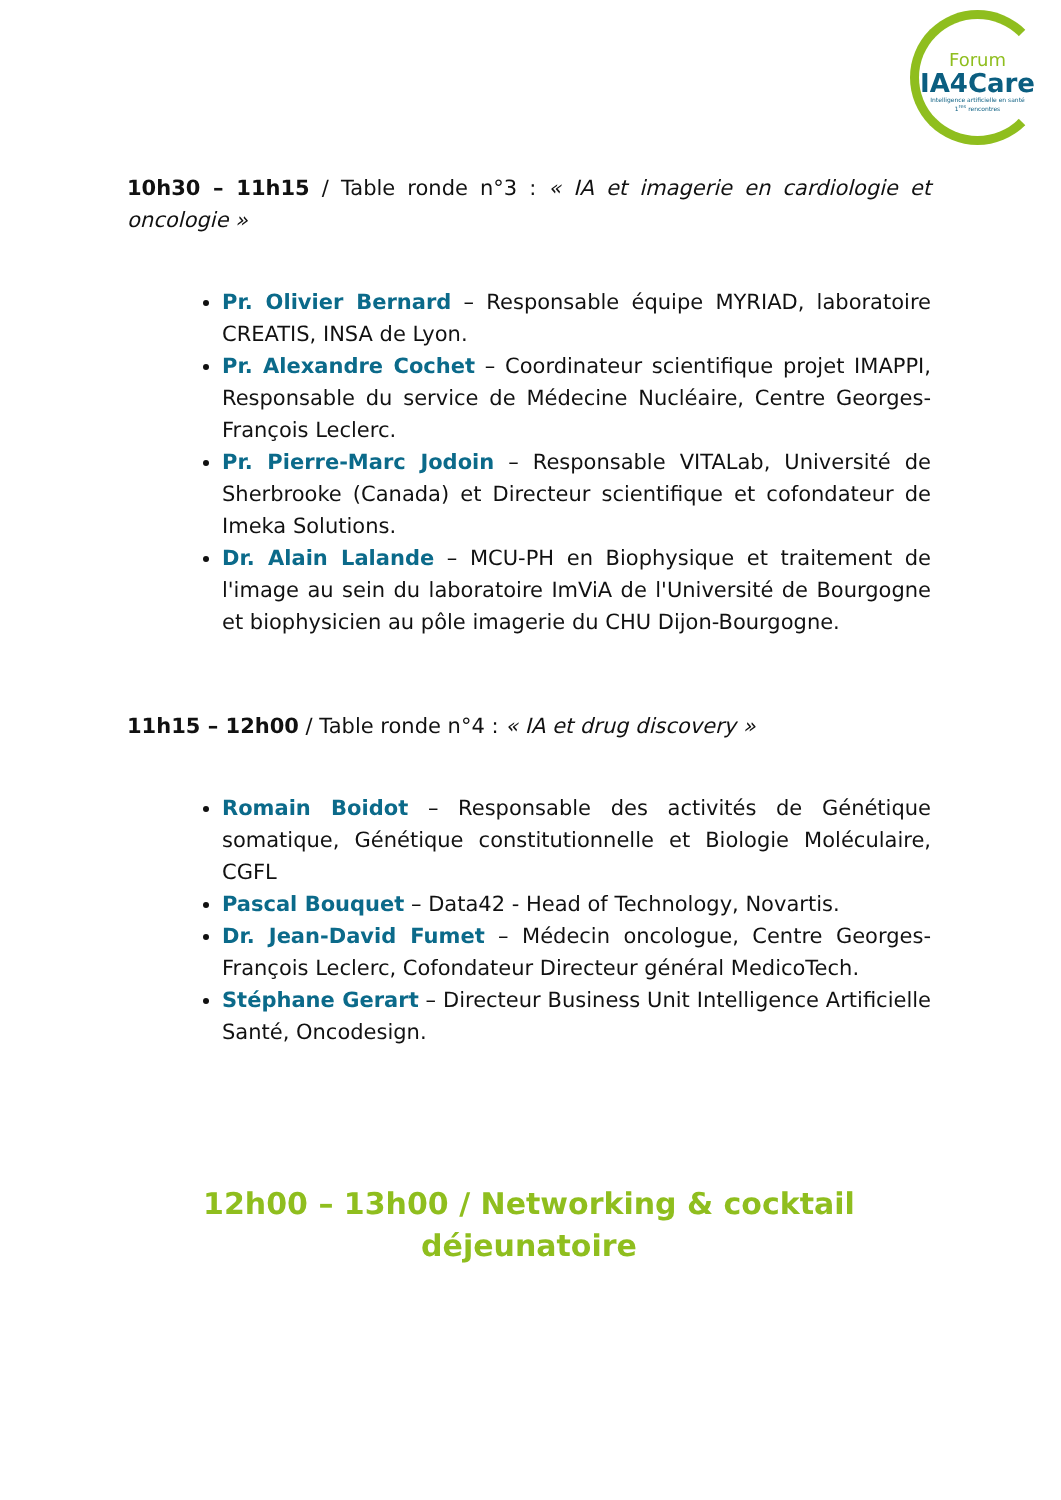Forum
IA4Care
Intelligence artificielle en santé
1<sup>res</sup> rencontres
10h30 – 11h15 / Table ronde n°3 : « IA et imagerie en cardiologie et oncologie »
Pr. Olivier Bernard – Responsable équipe MYRIAD, laboratoire CREATIS, INSA de Lyon.
Pr. Alexandre Cochet – Coordinateur scientifique projet IMAPPI, Responsable du service de Médecine Nucléaire, Centre Georges-François Leclerc.
Pr. Pierre-Marc Jodoin – Responsable VITALab, Université de Sherbrooke (Canada) et Directeur scientifique et cofondateur de Imeka Solutions.
Dr. Alain Lalande – MCU-PH en Biophysique et traitement de l'image au sein du laboratoire ImViA de l'Université de Bourgogne et biophysicien au pôle imagerie du CHU Dijon-Bourgogne.
11h15 – 12h00 / Table ronde n°4 : « IA et drug discovery »
Romain Boidot – Responsable des activités de Génétique somatique, Génétique constitutionnelle et Biologie Moléculaire, CGFL
Pascal Bouquet – Data42 - Head of Technology, Novartis.
Dr. Jean-David Fumet – Médecin oncologue, Centre Georges-François Leclerc, Cofondateur Directeur général MedicoTech.
Stéphane Gerart – Directeur Business Unit Intelligence Artificielle Santé, Oncodesign.
12h00 – 13h00 / Networking & cocktail déjeunatoire